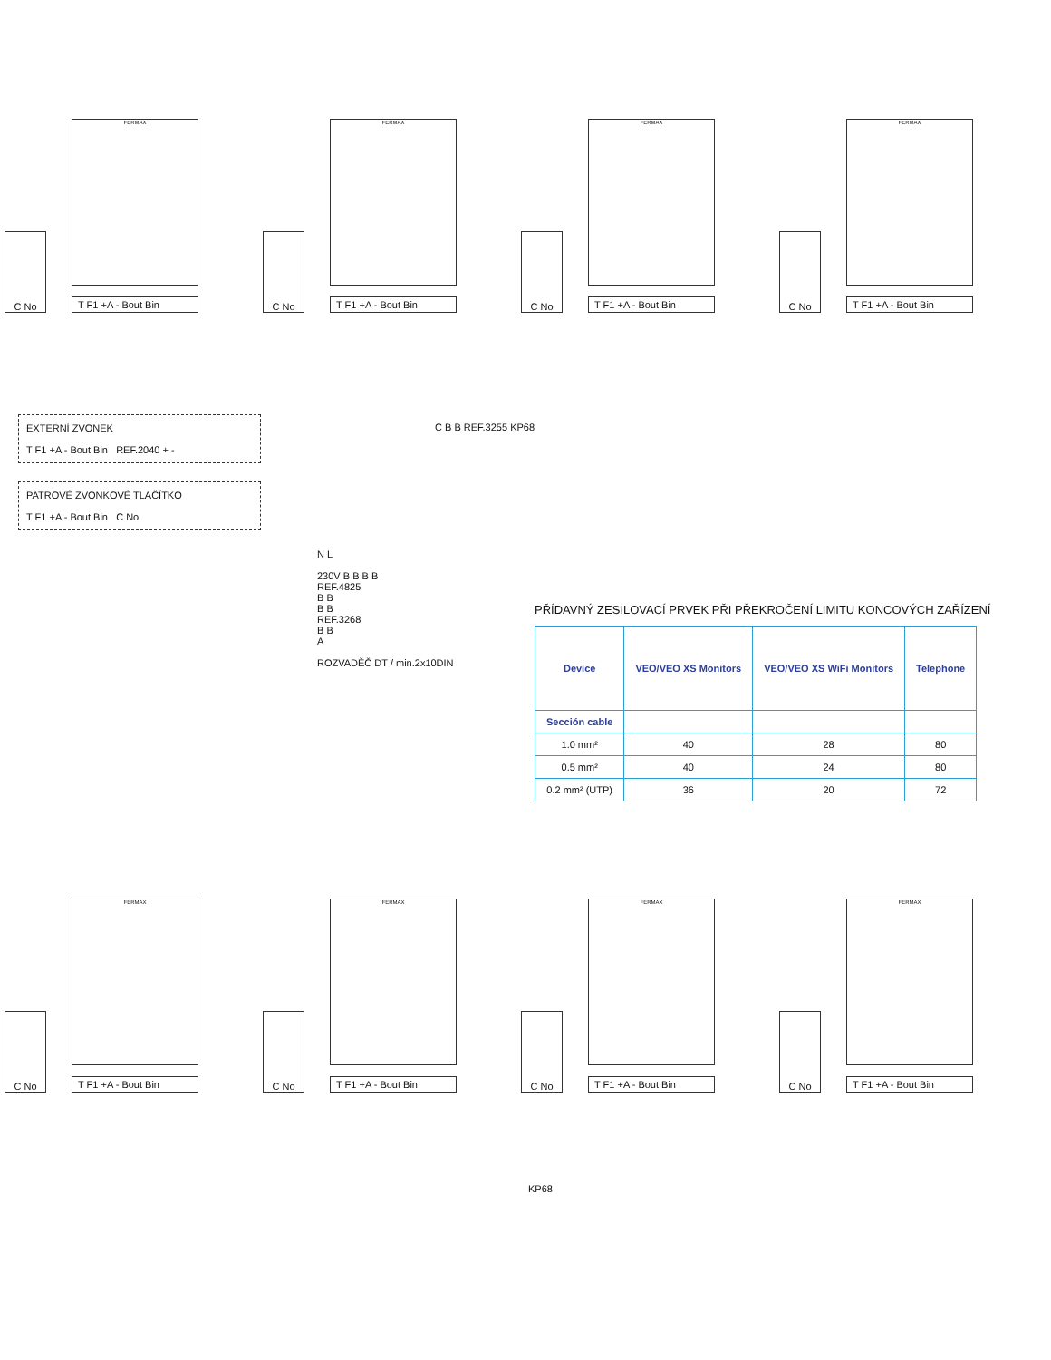C No
FERMAX
T F1 +A - Bout Bin
C No
FERMAX
T F1 +A - Bout Bin
C No
FERMAX
T F1 +A - Bout Bin
C No
FERMAX
T F1 +A - Bout Bin
C B B REF.3255 KP68
EXTERNÍ ZVONEK
T F1 +A - Bout Bin REF.2040 + -
PATROVÉ ZVONKOVÉ TLAČÍTKO
T F1 +A - Bout Bin C No
N L
230V B B B B
REF.4825
B B
B B
REF.3268
B B
A
ROZVADĚČ DT / min.2x10DIN
PŘÍDAVNÝ ZESILOVACÍ PRVEK PŘI PŘEKROČENÍ LIMITU KONCOVÝCH ZAŘÍZENÍ
| Device | VEO/VEO XS Monitors | VEO/VEO XS WiFi Monitors | Telephone |
| --- | --- | --- | --- |
| Sección cable | | | |
| 1.0 mm² | 40 | 28 | 80 |
| 0.5 mm² | 40 | 24 | 80 |
| 0.2 mm² (UTP) | 36 | 20 | 72 |
C No
FERMAX
T F1 +A - Bout Bin
C No
FERMAX
T F1 +A - Bout Bin
C No
FERMAX
T F1 +A - Bout Bin
C No
FERMAX
T F1 +A - Bout Bin
KP68